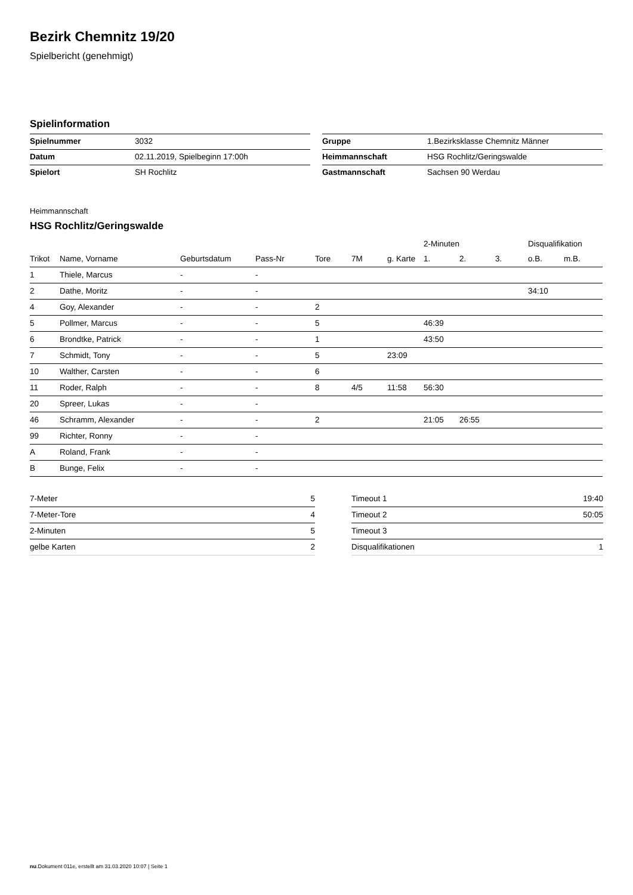Bezirk Chemnitz 19/20
Spielbericht (genehmigt)
Spielinformation
| Spielnummer | 3032 |
| Datum | 02.11.2019, Spielbeginn 17:00h |
| Spielort | SH Rochlitz |
| Gruppe | 1.Bezirksklasse Chemnitz Männer |
| Heimmannschaft | HSG Rochlitz/Geringswalde |
| Gastmannschaft | Sachsen 90 Werdau |
Heimmannschaft
HSG Rochlitz/Geringswalde
| | | | | | | | 2-Minuten | | | Disqualifikation | |
| --- | --- | --- | --- | --- | --- | --- | --- | --- | --- | --- | --- |
| Trikot | Name, Vorname | Geburtsdatum | Pass-Nr | Tore | 7M | g. Karte | 1. | 2. | 3. | o.B. | m.B. |
| 1 | Thiele, Marcus | - | - | | | | | | | | |
| 2 | Dathe, Moritz | - | - | | | | | | | 34:10 | |
| 4 | Goy, Alexander | - | - | 2 | | | | | | | |
| 5 | Pollmer, Marcus | - | - | 5 | | | 46:39 | | | | |
| 6 | Brondtke, Patrick | - | - | 1 | | | 43:50 | | | | |
| 7 | Schmidt, Tony | - | - | 5 | | 23:09 | | | | | |
| 10 | Walther, Carsten | - | - | 6 | | | | | | | |
| 11 | Roder, Ralph | - | - | 8 | 4/5 | 11:58 | 56:30 | | | | |
| 20 | Spreer, Lukas | - | - | | | | | | | | |
| 46 | Schramm, Alexander | - | - | 2 | | | 21:05 | 26:55 | | | |
| 99 | Richter, Ronny | - | - | | | | | | | | |
| A | Roland, Frank | - | - | | | | | | | | |
| B | Bunge, Felix | - | - | | | | | | | | |
| 7-Meter | 5 |
| 7-Meter-Tore | 4 |
| 2-Minuten | 5 |
| gelbe Karten | 2 |
| Timeout 1 | 19:40 |
| Timeout 2 | 50:05 |
| Timeout 3 | |
| Disqualifikationen | 1 |
nu.Dokument 011e, erstellt am 31.03.2020 10:07 | Seite 1